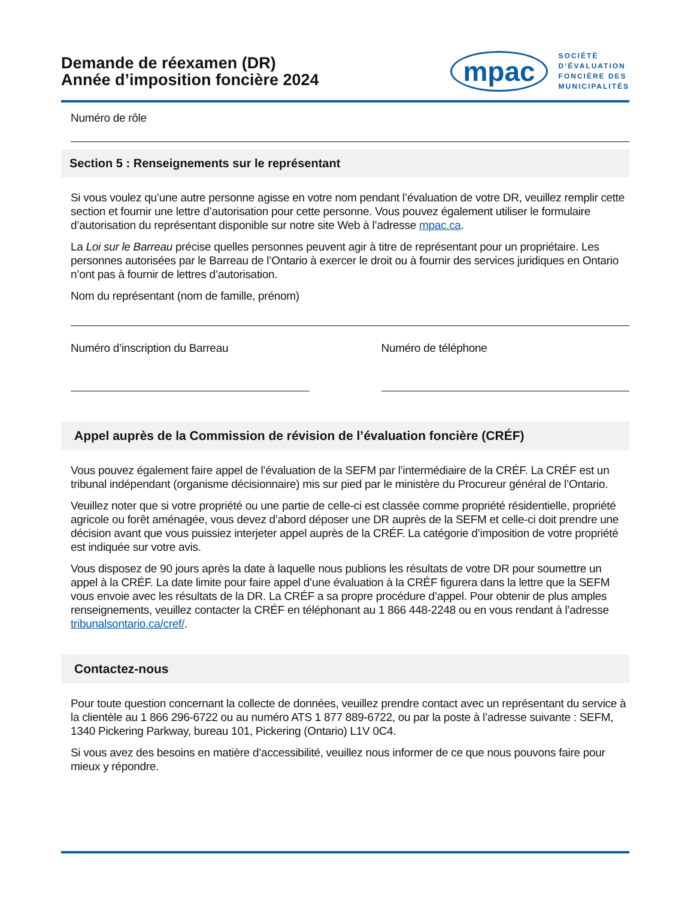Demande de réexamen (DR)
Année d’imposition foncière 2024
mpac
SOCIÉTÉ
D’ÉVALUATION
FONCIÈRE DES
MUNICIPALITÉS
Numéro de rôle
Section 5 : Renseignements sur le représentant
Si vous voulez qu’une autre personne agisse en votre nom pendant l’évaluation de votre DR, veuillez remplir cette section et fournir une lettre d’autorisation pour cette personne. Vous pouvez également utiliser le formulaire d’autorisation du représentant disponible sur notre site Web à l’adresse mpac.ca.
La Loi sur le Barreau précise quelles personnes peuvent agir à titre de représentant pour un propriétaire. Les personnes autorisées par le Barreau de l’Ontario à exercer le droit ou à fournir des services juridiques en Ontario n’ont pas à fournir de lettres d’autorisation.
Nom du représentant (nom de famille, prénom)
Numéro d’inscription du Barreau
Numéro de téléphone
Appel auprès de la Commission de révision de l’évaluation foncière (CRÉF)
Vous pouvez également faire appel de l’évaluation de la SEFM par l’intermédiaire de la CRÉF. La CRÉF est un tribunal indépendant (organisme décisionnaire) mis sur pied par le ministère du Procureur général de l’Ontario.
Veuillez noter que si votre propriété ou une partie de celle-ci est classée comme propriété résidentielle, propriété agricole ou forêt aménagée, vous devez d’abord déposer une DR auprès de la SEFM et celle-ci doit prendre une décision avant que vous puissiez interjeter appel auprès de la CRÉF. La catégorie d’imposition de votre propriété est indiquée sur votre avis.
Vous disposez de 90 jours après la date à laquelle nous publions les résultats de votre DR pour soumettre un appel à la CRÉF. La date limite pour faire appel d’une évaluation à la CRÉF figurera dans la lettre que la SEFM vous envoie avec les résultats de la DR. La CRÉF a sa propre procédure d’appel. Pour obtenir de plus amples renseignements, veuillez contacter la CRÉF en téléphonant au 1 866 448-2248 ou en vous rendant à l’adresse tribunalsontario.ca/cref/.
Contactez-nous
Pour toute question concernant la collecte de données, veuillez prendre contact avec un représentant du service à la clientèle au 1 866 296-6722 ou au numéro ATS 1 877 889-6722, ou par la poste à l’adresse suivante : SEFM, 1340 Pickering Parkway, bureau 101, Pickering (Ontario) L1V 0C4.
Si vous avez des besoins en matière d’accessibilité, veuillez nous informer de ce que nous pouvons faire pour mieux y répondre.